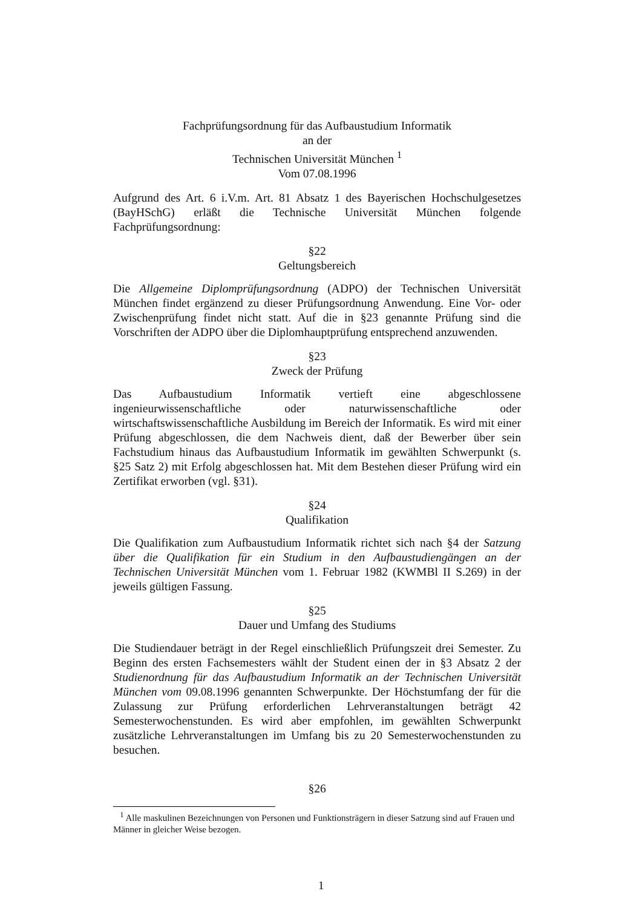Fachprüfungsordnung für das Aufbaustudium Informatik
an der
Technischen Universität München <sup>1</sup>
Vom 07.08.1996
Aufgrund des Art. 6 i.V.m. Art. 81 Absatz 1 des Bayerischen Hochschulgesetzes (BayHSchG) erläßt die Technische Universität München folgende Fachprüfungsordnung:
§22
Geltungsbereich
Die Allgemeine Diplomprüfungsordnung (ADPO) der Technischen Universität München findet ergänzend zu dieser Prüfungsordnung Anwendung. Eine Vor- oder Zwischenprüfung findet nicht statt. Auf die in §23 genannte Prüfung sind die Vorschriften der ADPO über die Diplomhauptprüfung entsprechend anzuwenden.
§23
Zweck der Prüfung
Das Aufbaustudium Informatik vertieft eine abgeschlossene ingenieurwissenschaftliche oder naturwissenschaftliche oder wirtschaftswissenschaftliche Ausbildung im Bereich der Informatik. Es wird mit einer Prüfung abgeschlossen, die dem Nachweis dient, daß der Bewerber über sein Fachstudium hinaus das Aufbaustudium Informatik im gewählten Schwerpunkt (s. §25 Satz 2) mit Erfolg abgeschlossen hat. Mit dem Bestehen dieser Prüfung wird ein Zertifikat erworben (vgl. §31).
§24
Qualifikation
Die Qualifikation zum Aufbaustudium Informatik richtet sich nach §4 der Satzung über die Qualifikation für ein Studium in den Aufbaustudiengängen an der Technischen Universität München vom 1. Februar 1982 (KWMBl II S.269) in der jeweils gültigen Fassung.
§25
Dauer und Umfang des Studiums
Die Studiendauer beträgt in der Regel einschließlich Prüfungszeit drei Semester. Zu Beginn des ersten Fachsemesters wählt der Student einen der in §3 Absatz 2 der Studienordnung für das Aufbaustudium Informatik an der Technischen Universität München vom 09.08.1996 genannten Schwerpunkte. Der Höchstumfang der für die Zulassung zur Prüfung erforderlichen Lehrveranstaltungen beträgt 42 Semesterwochenstunden. Es wird aber empfohlen, im gewählten Schwerpunkt zusätzliche Lehrveranstaltungen im Umfang bis zu 20 Semesterwochenstunden zu besuchen.
§26
<sup>1</sup> Alle maskulinen Bezeichnungen von Personen und Funktionsträgern in dieser Satzung sind auf Frauen und Männer in gleicher Weise bezogen.
1